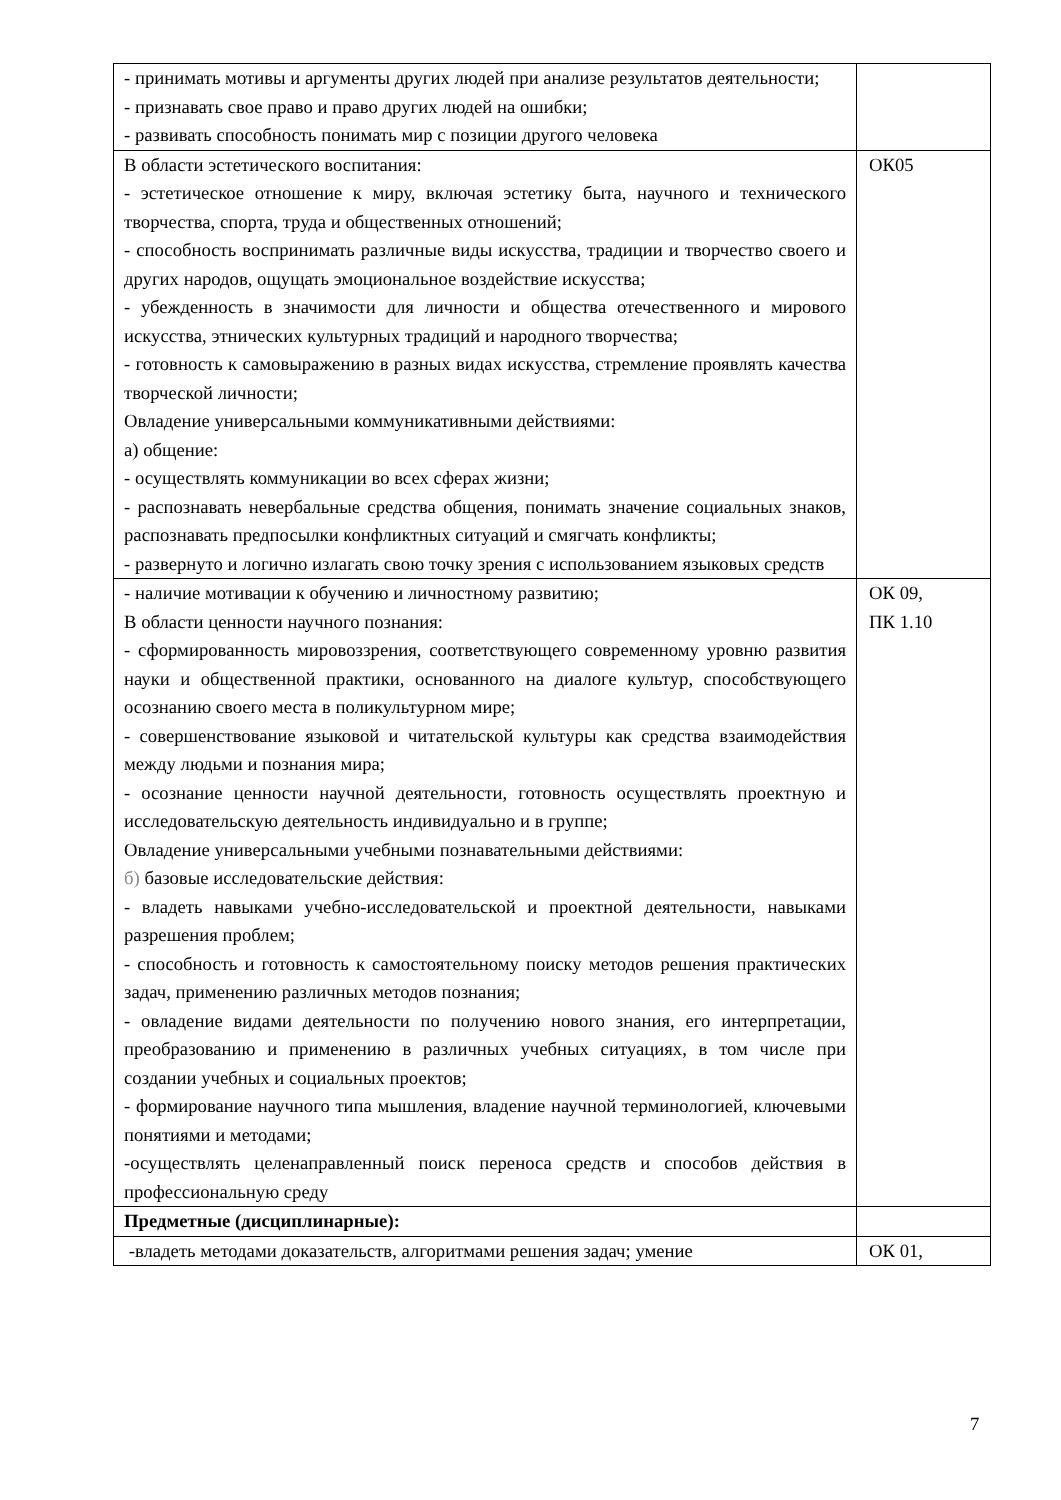| - принимать мотивы и аргументы других людей при анализе результатов деятельности; - признавать свое право и право других людей на ошибки; - развивать способность понимать мир с позиции другого человека | |
| В области эстетического воспитания: - эстетическое отношение к миру, включая эстетику быта, научного и технического творчества, спорта, труда и общественных отношений; - способность воспринимать различные виды искусства, традиции и творчество своего и других народов, ощущать эмоциональное воздействие искусства; - убежденность в значимости для личности и общества отечественного и мирового искусства, этнических культурных традиций и народного творчества; - готовность к самовыражению в разных видах искусства, стремление проявлять качества творческой личности; Овладение универсальными коммуникативными действиями: а) общение: - осуществлять коммуникации во всех сферах жизни; - распознавать невербальные средства общения, понимать значение социальных знаков, распознавать предпосылки конфликтных ситуаций и смягчать конфликты; - развернуто и логично излагать свою точку зрения с использованием языковых средств | ОК05 |
| - наличие мотивации к обучению и личностному развитию; В области ценности научного познания: - сформированность мировоззрения, соответствующего современному уровню развития науки и общественной практики, основанного на диалоге культур, способствующего осознанию своего места в поликультурном мире; - совершенствование языковой и читательской культуры как средства взаимодействия между людьми и познания мира; - осознание ценности научной деятельности, готовность осуществлять проектную и исследовательскую деятельность индивидуально и в группе; Овладение универсальными учебными познавательными действиями: б) базовые исследовательские действия: - владеть навыками учебно-исследовательской и проектной деятельности, навыками разрешения проблем; - способность и готовность к самостоятельному поиску методов решения практических задач, применению различных методов познания; - овладение видами деятельности по получению нового знания, его интерпретации, преобразованию и применению в различных учебных ситуациях, в том числе при создании учебных и социальных проектов; - формирование научного типа мышления, владение научной терминологией, ключевыми понятиями и методами; -осуществлять целенаправленный поиск переноса средств и способов действия в профессиональную среду | ОК 09, ПК 1.10 |
| Предметные (дисциплинарные): | |
| -владеть методами доказательств, алгоритмами решения задач; умение | ОК 01, |
7